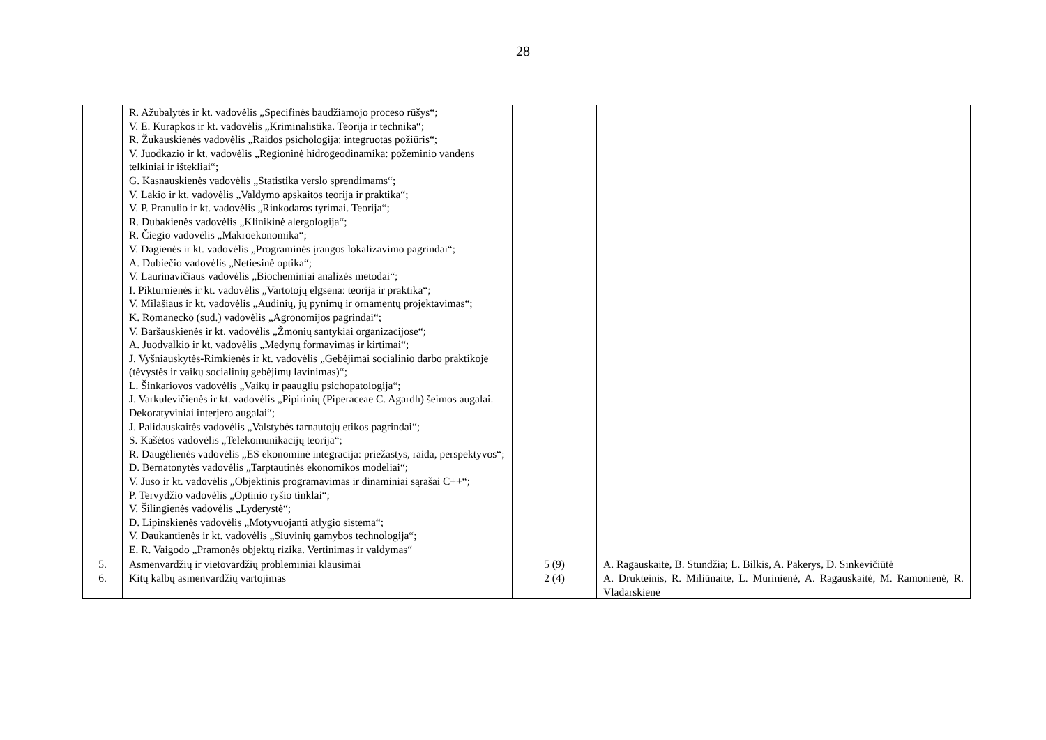28
| | R. Ažubalytės ir kt. vadovėlis „Specifinės baudžiamojo proceso rūšys“; V. E. Kurapkos ir kt. vadovėlis „Kriminalistika. Teorija ir technika“; R. Žukauskienės vadovėlis „Raidos psichologija: integruotas požiūris“; V. Juodkazio ir kt. vadovėlis „Regioninė hidrogeodinamika: požeminio vandens telkiniai ir ištekliai“; G. Kasnauskienės vadovėlis „Statistika verslo sprendimams“; V. Lakio ir kt. vadovėlis „Valdymo apskaitos teorija ir praktika“; V. P. Pranulio ir kt. vadovėlis „Rinkodaros tyrimai. Teorija“; R. Dubakienės vadovėlis „Klinikinė alergologija“; R. Čiegio vadovėlis „Makroekonomika“; V. Dagienės ir kt. vadovėlis „Programinės įrangos lokalizavimo pagrindai“; A. Dubiečio vadovėlis „Netiesinė optika“; V. Laurinavičiaus vadovėlis „Biocheminiai analizės metodai“; I. Pikturnienės ir kt. vadovėlis „Vartotojų elgsena: teorija ir praktika“; V. Milašiaus ir kt. vadovėlis „Audinių, jų pynimų ir ornamentų projektavimas“; K. Romanecko (sud.) vadovėlis „Agronomijos pagrindai“; V. Baršauskienės ir kt. vadovėlis „Žmonių santykiai organizacijose“; A. Juodvalkio ir kt. vadovėlis „Medynų formavimas ir kirtimai“; J. Vyšniauskytės-Rimkienės ir kt. vadovėlis „Gebėjimai socialinio darbo praktikoje (tėvystės ir vaikų socialinių gebėjimų lavinimas)“; L. Šinkariovos vadovėlis „Vaikų ir paauglių psichopatologija“; J. Varkulevičienės ir kt. vadovėlis „Pipirinių (Piperaceae C. Agardh) šeimos augalai. Dekoratyviniai interjero augalai“; J. Palidauskaitės vadovėlis „Valstybės tarnautojų etikos pagrindai“; S. Kašėtos vadovėlis „Telekomunikacijų teorija“; R. Daugėlienės vadovėlis „ES ekonominė integracija: priežastys, raida, perspektyvos“; D. Bernatonytės vadovėlis „Tarptautinės ekonomikos modeliai“; V. Juso ir kt. vadovėlis „Objektinis programavimas ir dinaminiai sąrašai C++“; P. Tervydžio vadovėlis „Optinio ryšio tinklai“; V. Šilingienės vadovėlis „Lyderystė“; D. Lipinskienės vadovėlis „Motyvuojanti atlygio sistema“; V. Daukantienės ir kt. vadovėlis „Siuvinių gamybos technologija“; E. R. Vaigodo „Pramonės objektų rizika. Vertinimas ir valdymas“ | | |
| 5. | Asmenvardžių ir vietovardžių probleminiai klausimai | 5 (9) | A. Ragauskaitė, B. Stundžia; L. Bilkis, A. Pakerys, D. Sinkevičiūtė |
| 6. | Kitų kalbų asmenvardžių vartojimas | 2 (4) | A. Drukteinis, R. Miliūnaitė, L. Murinienė, A. Ragauskaitė, M. Ramonienė, R. Vladarskienė |